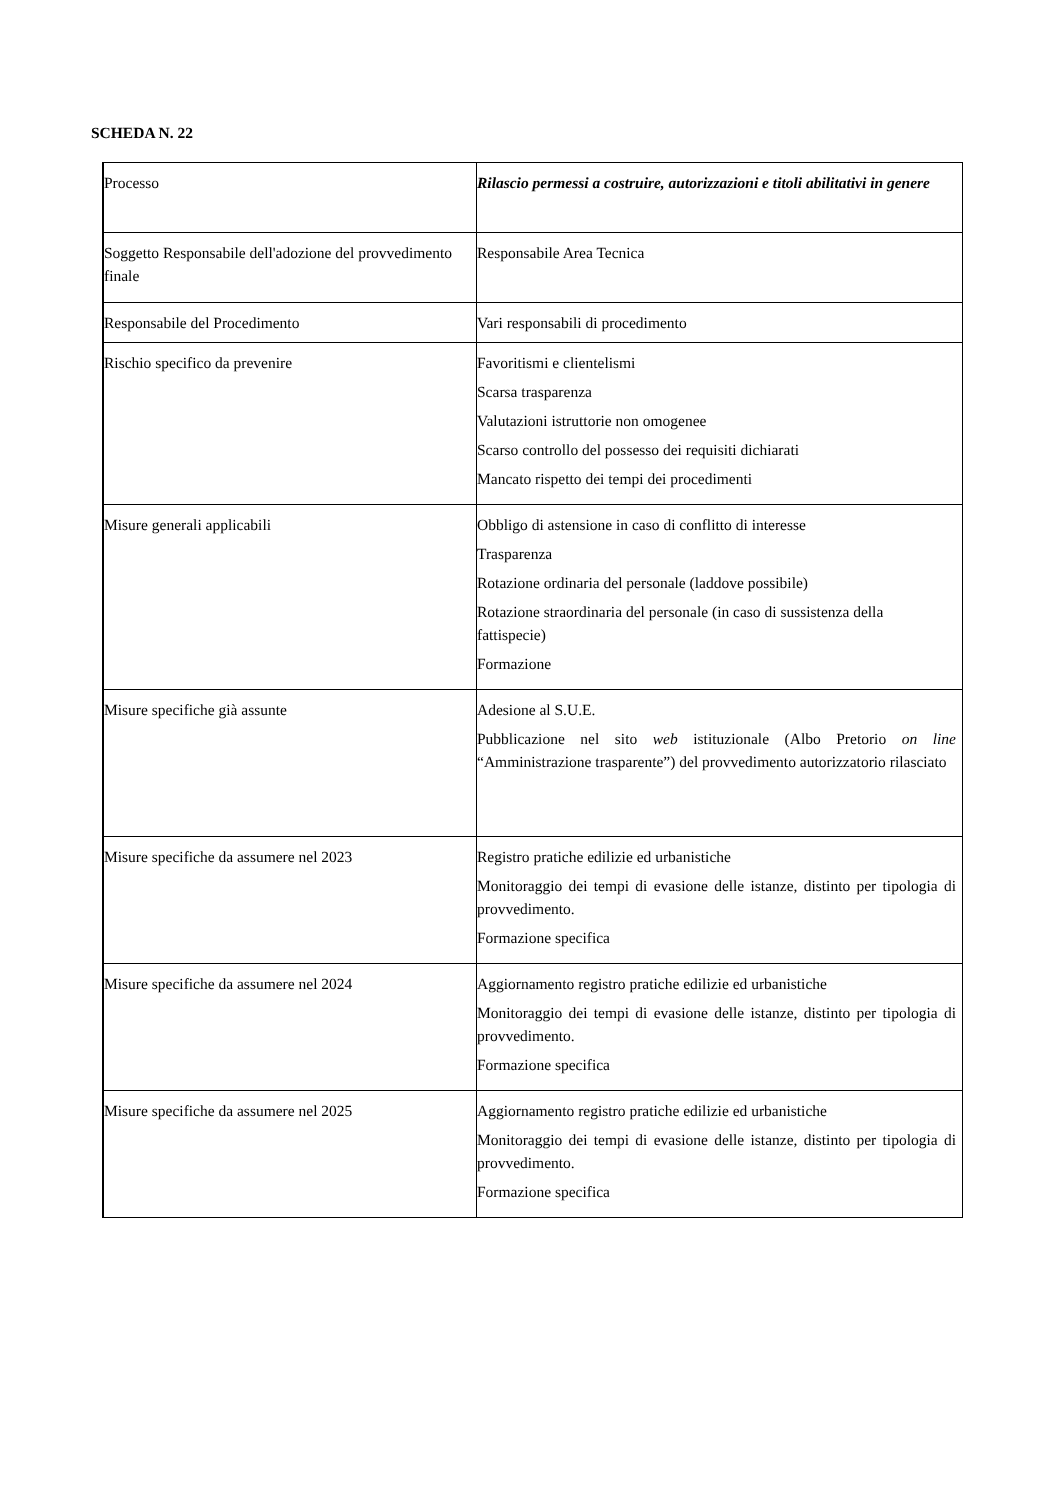SCHEDA N. 22
| Processo | Rilascio permessi a costruire, autorizzazioni e titoli abilitativi in genere |
| Soggetto Responsabile dell'adozione del provvedimento finale | Responsabile Area Tecnica |
| Responsabile del Procedimento | Vari responsabili di procedimento |
| Rischio specifico da prevenire | Favoritismi e clientelismi Scarsa trasparenza Valutazioni istruttorie non omogenee Scarso controllo del possesso dei requisiti dichiarati Mancato rispetto dei tempi dei procedimenti |
| Misure generali applicabili | Obbligo di astensione in caso di conflitto di interesse Trasparenza Rotazione ordinaria del personale (laddove possibile) Rotazione straordinaria del personale (in caso di sussistenza della fattispecie) Formazione |
| Misure specifiche già assunte | Adesione al S.U.E. Pubblicazione nel sito web istituzionale (Albo Pretorio on line “Amministrazione trasparente”) del provvedimento autorizzatorio rilasciato |
| Misure specifiche da assumere nel 2023 | Registro pratiche edilizie ed urbanistiche Monitoraggio dei tempi di evasione delle istanze, distinto per tipologia di provvedimento. Formazione specifica |
| Misure specifiche da assumere nel 2024 | Aggiornamento registro pratiche edilizie ed urbanistiche Monitoraggio dei tempi di evasione delle istanze, distinto per tipologia di provvedimento. Formazione specifica |
| Misure specifiche da assumere nel 2025 | Aggiornamento registro pratiche edilizie ed urbanistiche Monitoraggio dei tempi di evasione delle istanze, distinto per tipologia di provvedimento. Formazione specifica |